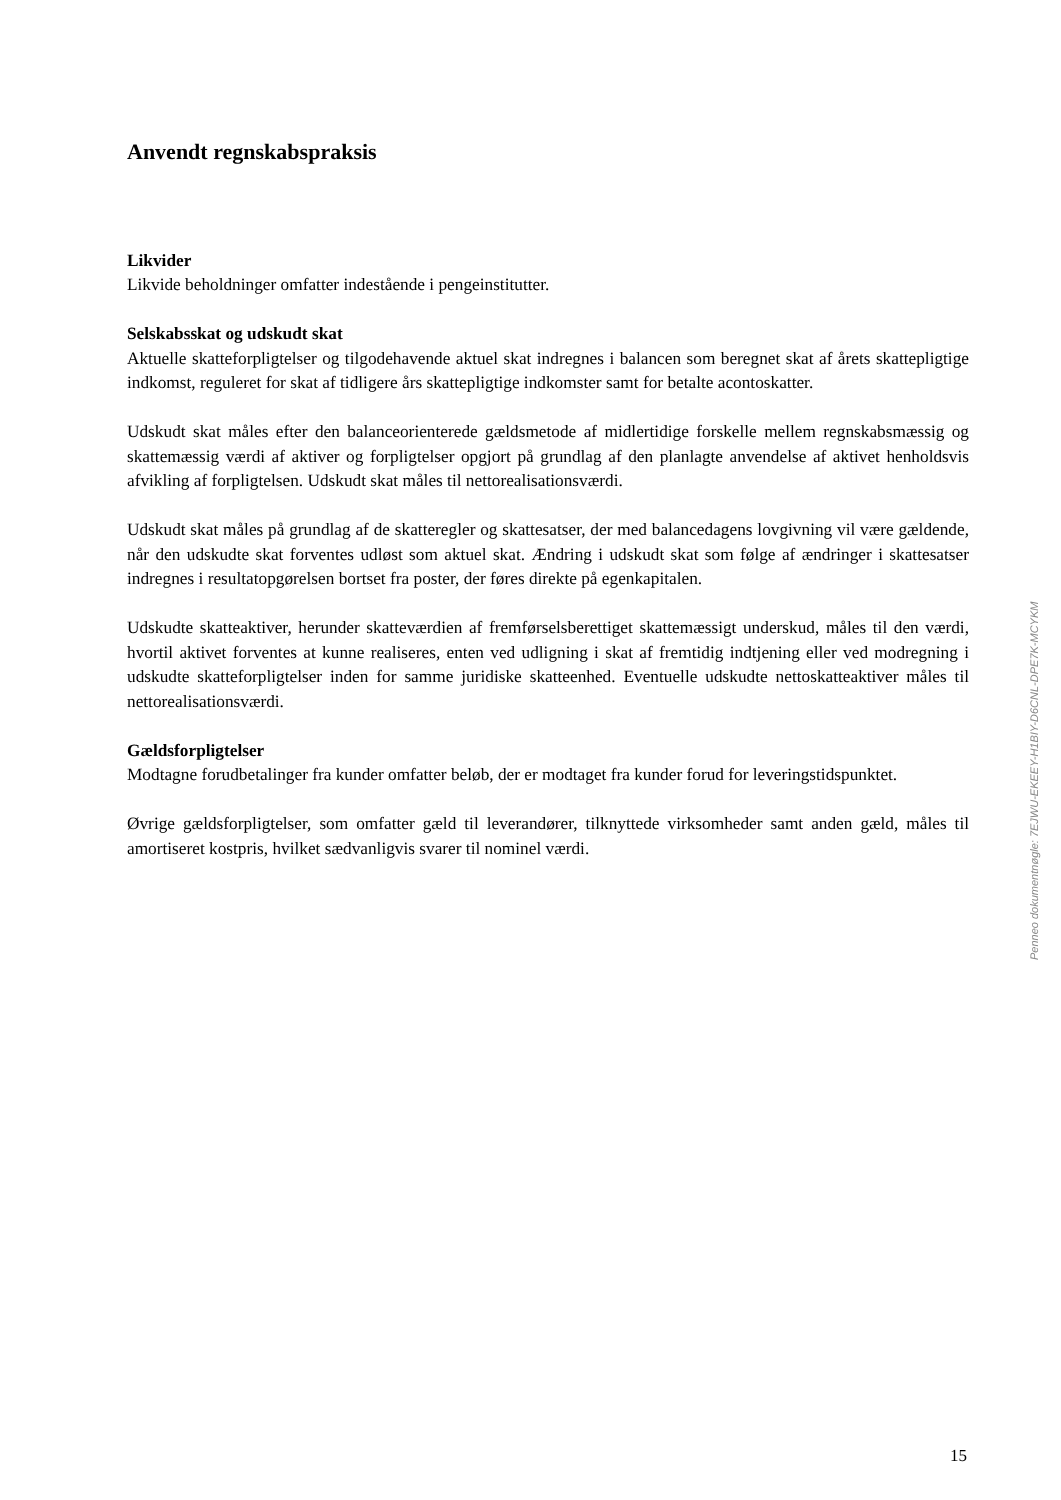Anvendt regnskabspraksis
Likvider
Likvide beholdninger omfatter indestående i pengeinstitutter.
Selskabsskat og udskudt skat
Aktuelle skatteforpligtelser og tilgodehavende aktuel skat indregnes i balancen som beregnet skat af årets skattepligtige indkomst, reguleret for skat af tidligere års skattepligtige indkomster samt for betalte acontoskatter.
Udskudt skat måles efter den balanceorienterede gældsmetode af midlertidige forskelle mellem regnskabsmæssig og skattemæssig værdi af aktiver og forpligtelser opgjort på grundlag af den planlagte anvendelse af aktivet henholdsvis afvikling af forpligtelsen. Udskudt skat måles til net­torealisationsværdi.
Udskudt skat måles på grundlag af de skatteregler og skattesatser, der med balancedagens lovgiv­ning vil være gældende, når den udskudte skat forventes udløst som aktuel skat. Ændring i ud­skudt skat som følge af ændringer i skattesatser indregnes i resultatopgørelsen bortset fra poster, der føres direkte på egenkapitalen.
Udskudte skatteaktiver, herunder skatteværdien af fremførselsberettiget skattemæssigt under­skud, måles til den værdi, hvortil aktivet forventes at kunne realiseres, enten ved udligning i skat af fremtidig indtjening eller ved modregning i udskudte skatteforpligtelser inden for samme juri­diske skatteenhed. Eventuelle udskudte nettoskatteaktiver måles til nettorealisationsværdi.
Gældsforpligtelser
Modtagne forudbetalinger fra kunder omfatter beløb, der er modtaget fra kunder forud for leveringstidspunktet.
Øvrige gældsforpligtelser, som omfatter gæld til leverandører, tilknyttede virksomheder samt an­den gæld, måles til amortiseret kostpris, hvilket sædvanligvis svarer til nominel værdi.
Penneo dokumentnøgle: 7EJWU-EKEEY-H1BIY-D6CNL-DPE7K-MCYKM
15